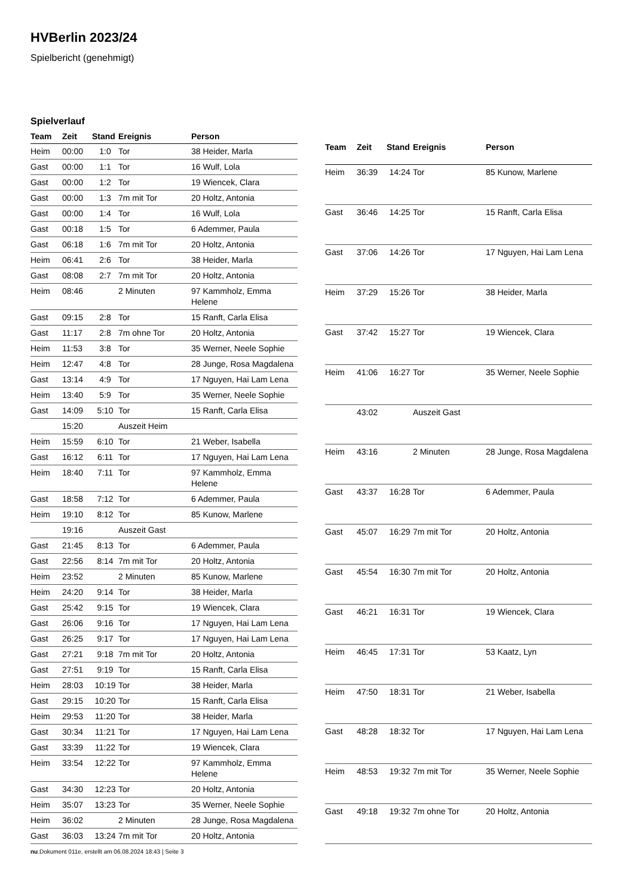HVBerlin 2023/24
Spielbericht (genehmigt)
Spielverlauf
| Team | Zeit | Stand | Ereignis | Person |
| --- | --- | --- | --- | --- |
| Heim | 00:00 | 1:0 | Tor | 38 Heider, Marla |
| Gast | 00:00 | 1:1 | Tor | 16 Wulf, Lola |
| Gast | 00:00 | 1:2 | Tor | 19 Wiencek, Clara |
| Gast | 00:00 | 1:3 | 7m mit Tor | 20 Holtz, Antonia |
| Gast | 00:00 | 1:4 | Tor | 16 Wulf, Lola |
| Gast | 00:18 | 1:5 | Tor | 6 Ademmer, Paula |
| Gast | 06:18 | 1:6 | 7m mit Tor | 20 Holtz, Antonia |
| Heim | 06:41 | 2:6 | Tor | 38 Heider, Marla |
| Gast | 08:08 | 2:7 | 7m mit Tor | 20 Holtz, Antonia |
| Heim | 08:46 | | 2 Minuten | 97 Kammholz, Emma Helene |
| Gast | 09:15 | 2:8 | Tor | 15 Ranft, Carla Elisa |
| Gast | 11:17 | 2:8 | 7m ohne Tor | 20 Holtz, Antonia |
| Heim | 11:53 | 3:8 | Tor | 35 Werner, Neele Sophie |
| Heim | 12:47 | 4:8 | Tor | 28 Junge, Rosa Magdalena |
| Gast | 13:14 | 4:9 | Tor | 17 Nguyen, Hai Lam Lena |
| Heim | 13:40 | 5:9 | Tor | 35 Werner, Neele Sophie |
| Gast | 14:09 | 5:10 | Tor | 15 Ranft, Carla Elisa |
| | 15:20 | | Auszeit Heim | |
| Heim | 15:59 | 6:10 | Tor | 21 Weber, Isabella |
| Gast | 16:12 | 6:11 | Tor | 17 Nguyen, Hai Lam Lena |
| Heim | 18:40 | 7:11 | Tor | 97 Kammholz, Emma Helene |
| Gast | 18:58 | 7:12 | Tor | 6 Ademmer, Paula |
| Heim | 19:10 | 8:12 | Tor | 85 Kunow, Marlene |
| | 19:16 | | Auszeit Gast | |
| Gast | 21:45 | 8:13 | Tor | 6 Ademmer, Paula |
| Gast | 22:56 | 8:14 | 7m mit Tor | 20 Holtz, Antonia |
| Heim | 23:52 | | 2 Minuten | 85 Kunow, Marlene |
| Heim | 24:20 | 9:14 | Tor | 38 Heider, Marla |
| Gast | 25:42 | 9:15 | Tor | 19 Wiencek, Clara |
| Gast | 26:06 | 9:16 | Tor | 17 Nguyen, Hai Lam Lena |
| Gast | 26:25 | 9:17 | Tor | 17 Nguyen, Hai Lam Lena |
| Gast | 27:21 | 9:18 | 7m mit Tor | 20 Holtz, Antonia |
| Gast | 27:51 | 9:19 | Tor | 15 Ranft, Carla Elisa |
| Heim | 28:03 | 10:19 | Tor | 38 Heider, Marla |
| Gast | 29:15 | 10:20 | Tor | 15 Ranft, Carla Elisa |
| Heim | 29:53 | 11:20 | Tor | 38 Heider, Marla |
| Gast | 30:34 | 11:21 | Tor | 17 Nguyen, Hai Lam Lena |
| Gast | 33:39 | 11:22 | Tor | 19 Wiencek, Clara |
| Heim | 33:54 | 12:22 | Tor | 97 Kammholz, Emma Helene |
| Gast | 34:30 | 12:23 | Tor | 20 Holtz, Antonia |
| Heim | 35:07 | 13:23 | Tor | 35 Werner, Neele Sophie |
| Heim | 36:02 | | 2 Minuten | 28 Junge, Rosa Magdalena |
| Gast | 36:03 | 13:24 | 7m mit Tor | 20 Holtz, Antonia |
| Team | Zeit | Stand | Ereignis | Person |
| --- | --- | --- | --- | --- |
| Heim | 36:39 | 14:24 | Tor | 85 Kunow, Marlene |
| Gast | 36:46 | 14:25 | Tor | 15 Ranft, Carla Elisa |
| Gast | 37:06 | 14:26 | Tor | 17 Nguyen, Hai Lam Lena |
| Heim | 37:29 | 15:26 | Tor | 38 Heider, Marla |
| Gast | 37:42 | 15:27 | Tor | 19 Wiencek, Clara |
| Heim | 41:06 | 16:27 | Tor | 35 Werner, Neele Sophie |
| | 43:02 | | Auszeit Gast | |
| Heim | 43:16 | | 2 Minuten | 28 Junge, Rosa Magdalena |
| Gast | 43:37 | 16:28 | Tor | 6 Ademmer, Paula |
| Gast | 45:07 | 16:29 | 7m mit Tor | 20 Holtz, Antonia |
| Gast | 45:54 | 16:30 | 7m mit Tor | 20 Holtz, Antonia |
| Gast | 46:21 | 16:31 | Tor | 19 Wiencek, Clara |
| Heim | 46:45 | 17:31 | Tor | 53 Kaatz, Lyn |
| Heim | 47:50 | 18:31 | Tor | 21 Weber, Isabella |
| Gast | 48:28 | 18:32 | Tor | 17 Nguyen, Hai Lam Lena |
| Heim | 48:53 | 19:32 | 7m mit Tor | 35 Werner, Neele Sophie |
| Gast | 49:18 | 19:32 | 7m ohne Tor | 20 Holtz, Antonia |
nu.Dokument 011e, erstellt am 06.08.2024 18:43 | Seite 3